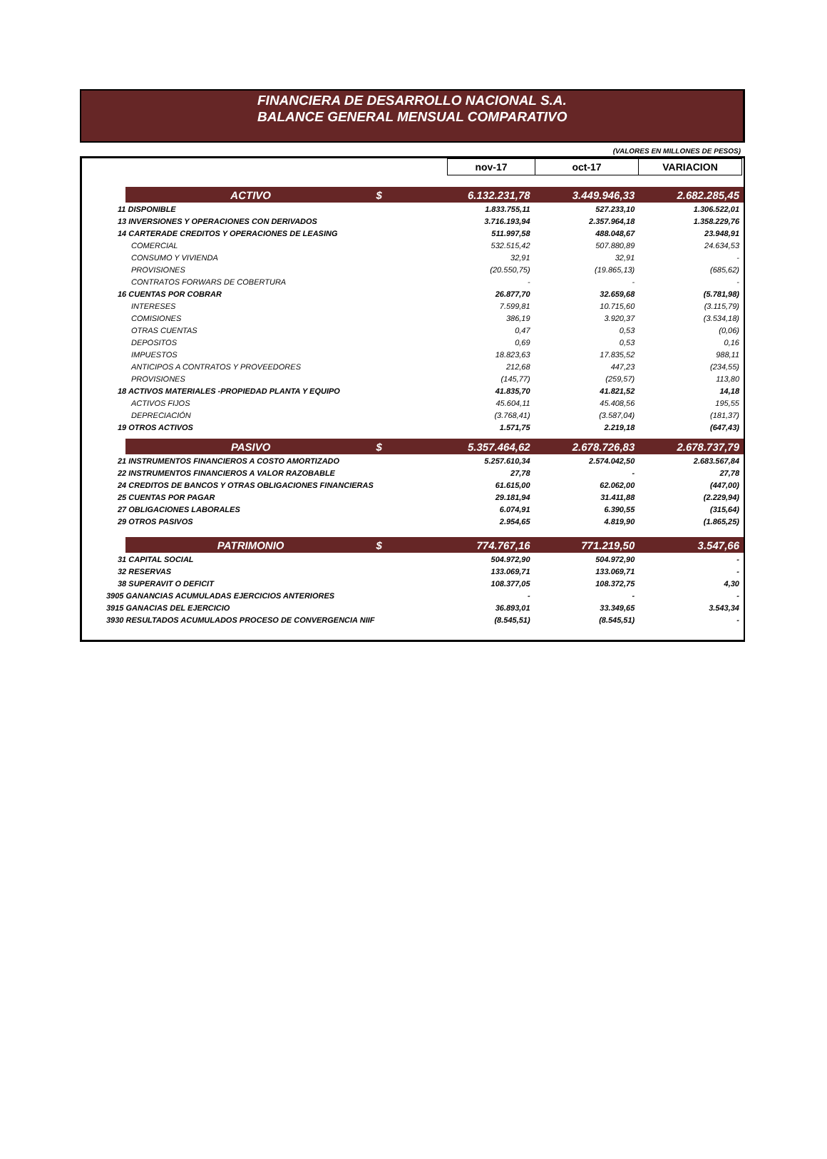FINANCIERA DE DESARROLLO NACIONAL S.A.
BALANCE GENERAL MENSUAL COMPARATIVO
(VALORES EN MILLONES DE PESOS)
| | nov-17 | oct-17 | VARIACION |
| | ACTIVO | $ | 6.132.231,78 | 3.449.946,33 | 2.682.285,45 |
| 11 DISPONIBLE | | | 1.833.755,11 | 527.233,10 | 1.306.522,01 |
| 13 INVERSIONES Y OPERACIONES CON DERIVADOS | | | 3.716.193,94 | 2.357.964,18 | 1.358.229,76 |
| 14 CARTERADE CREDITOS Y OPERACIONES DE LEASING | | | 511.997,58 | 488.048,67 | 23.948,91 |
| COMERCIAL | | | 532.515,42 | 507.880,89 | 24.634,53 |
| CONSUMO Y VIVIENDA | | | 32,91 | 32,91 | - |
| PROVISIONES | | | (20.550,75) | (19.865,13) | (685,62) |
| CONTRATOS FORWARS DE COBERTURA | | | - | - | - |
| 16 CUENTAS POR COBRAR | | | 26.877,70 | 32.659,68 | (5.781,98) |
| INTERESES | | | 7.599,81 | 10.715,60 | (3.115,79) |
| COMISIONES | | | 386,19 | 3.920,37 | (3.534,18) |
| OTRAS CUENTAS | | | 0,47 | 0,53 | (0,06) |
| DEPOSITOS | | | 0,69 | 0,53 | 0,16 |
| IMPUESTOS | | | 18.823,63 | 17.835,52 | 988,11 |
| ANTICIPOS A CONTRATOS Y PROVEEDORES | | | 212,68 | 447,23 | (234,55) |
| PROVISIONES | | | (145,77) | (259,57) | 113,80 |
| 18 ACTIVOS MATERIALES -PROPIEDAD PLANTA Y EQUIPO | | | 41.835,70 | 41.821,52 | 14,18 |
| ACTIVOS FIJOS | | | 45.604,11 | 45.408,56 | 195,55 |
| DEPRECIACIÓN | | | (3.768,41) | (3.587,04) | (181,37) |
| 19 OTROS ACTIVOS | | | 1.571,75 | 2.219,18 | (647,43) |
| | PASIVO | $ | 5.357.464,62 | 2.678.726,83 | 2.678.737,79 |
| 21 INSTRUMENTOS FINANCIEROS A COSTO AMORTIZADO | | | 5.257.610,34 | 2.574.042,50 | 2.683.567,84 |
| 22 INSTRUMENTOS FINANCIEROS A VALOR RAZOBABLE | | | 27,78 | - | 27,78 |
| 24 CREDITOS DE BANCOS Y OTRAS OBLIGACIONES FINANCIERAS | | | 61.615,00 | 62.062,00 | (447,00) |
| 25 CUENTAS POR PAGAR | | | 29.181,94 | 31.411,88 | (2.229,94) |
| 27 OBLIGACIONES LABORALES | | | 6.074,91 | 6.390,55 | (315,64) |
| 29 OTROS PASIVOS | | | 2.954,65 | 4.819,90 | (1.865,25) |
| | PATRIMONIO | $ | 774.767,16 | 771.219,50 | 3.547,66 |
| 31 CAPITAL SOCIAL | | | 504.972,90 | 504.972,90 | - |
| 32 RESERVAS | | | 133.069,71 | 133.069,71 | - |
| 38 SUPERAVIT O DEFICIT | | | 108.377,05 | 108.372,75 | 4,30 |
| 3905 GANANCIAS ACUMULADAS EJERCICIOS ANTERIORES | | | - | - | - |
| 3915 GANACIAS DEL EJERCICIO | | | 36.893,01 | 33.349,65 | 3.543,34 |
| 3930 RESULTADOS ACUMULADOS PROCESO DE CONVERGENCIA NIIF | | | (8.545,51) | (8.545,51) | - |